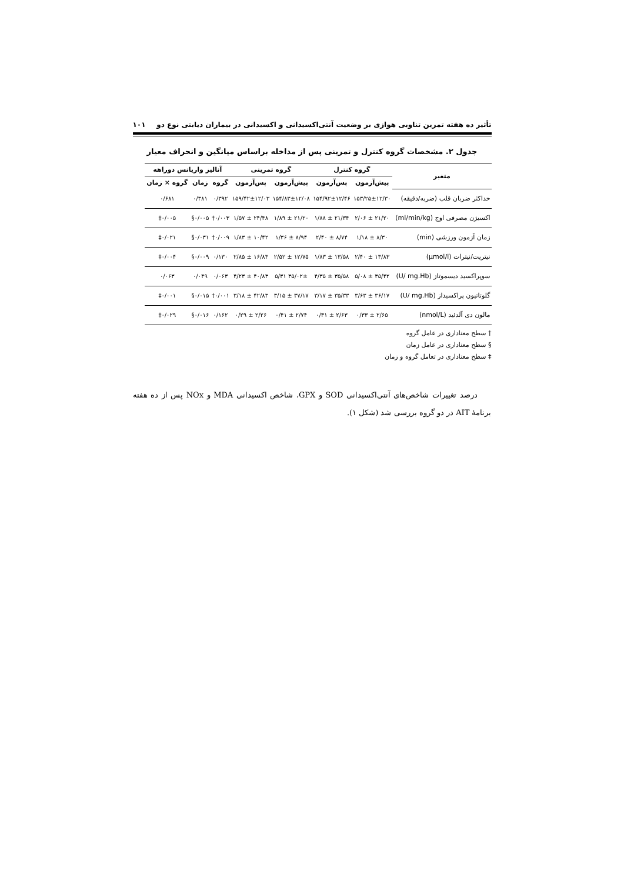تأثیر ده هفته تمرین تناوبی هوازی بر وضعیت آنتی‌اکسیدانی و اکسیدانی در بیماران دیابتی نوع دو ۱۰۱
جدول ۲. مشخصات گروه کنترل و تمرینی پس از مداخله براساس میانگین و انحراف معیار
| متغیر | گروه کنترل | | گروه تمرینی | | آنالیز واریانس دوراهه | | |
| --- | --- | --- | --- | --- | --- | --- | --- |
| | پیش‌آزمون | پس‌آزمون | پیش‌آزمون | پس‌آزمون | گروه | زمان | گروه × زمان |
| حداکثر ضربان قلب (ضربه/دقیقه) | ۱۵۳/۲۵±۱۲/۳۰ | ۱۵۴/۹۲±۱۲/۴۶ | ۱۵۴/۸۳±۱۲/۰۸ | ۱۵۹/۴۲±۱۲/۰۳ | ۰/۳۹۲ | ۰/۳۸۱ | ۰/۶۸۱ |
| اکسیژن مصرفی اوج (ml/min/kg) | ۲۱/۲۰ ± ۲/۰۶ | ۲۱/۳۴ ± ۱/۸۸ | ۲۱/۲۰ ± ۱/۸۹ | ۲۴/۴۸ ± ۱/۵۷ | ۰/۰۰۳† | ۰/۰۰۵§ | ۰/۰۰۵‡ |
| زمان آزمون ورزشی (min) | ۸/۳۰ ± ۱/۱۸ | ۸/۷۴ ± ۲/۴۰ | ۸/۹۴ ± ۱/۳۶ | ۱۰/۴۲ ± ۱/۸۳ | ۰/۰۰۹† | ۰/۰۳۱§ | ۰/۰۲۱‡ |
| نیتریت/نیترات (µmol/l) | ۱۳/۸۳ ± ۲/۴۰ | ۱۳/۵۸ ± ۱/۸۳ | ۱۲/۷۵ ± ۲/۵۲ | ۱۶/۸۳ ± ۲/۸۵ | ۰/۱۳۰ | ۰/۰۰۹§ | ۰/۰۰۴‡ |
| سوپراکسید دیسموتاز (U/ mg.Hb) | ۳۵/۴۲ ± ۵/۰۸ | ۳۵/۵۸ ± ۴/۳۵ | ۳۵/۰۲± ۵/۳۱ | ۴۰/۸۳ ± ۴/۲۳ | ۰/۰۶۳ | ۰/۰۴۹ | ۰/۰۶۳ |
| گلوتاتیون پراکسیداز (U/ mg.Hb) | ۳۶/۱۷ ± ۳/۶۳ | ۳۵/۳۳ ± ۳/۱۷ | ۳۷/۱۷ ± ۳/۱۵ | ۴۲/۸۳ ± ۳/۱۸ | ۰/۰۰۱† | ۰/۰۱۵§ | ۰/۰۰۱‡ |
| مالون دی آلدئید (nmol/L) | ۲/۶۵ ± ۰/۳۳ | ۲/۶۳ ± ۰/۳۱ | ۲/۷۴ ± ۰/۴۱ | ۲/۲۶ ± ۰/۲۹ | ۰/۱۶۲ | ۰/۰۱۶§ | ۰/۰۲۹‡ |
† سطح معناداری در عامل گروه
§ سطح معناداری در عامل زمان
‡ سطح معناداری در تعامل گروه و زمان
درصد تغییرات شاخص‌های آنتی‌اکسیدانی SOD و GPX، شاخص اکسیدانی MDA و NOx پس از ده هفته برنامهٔ AIT در دو گروه بررسی شد (شکل ۱).